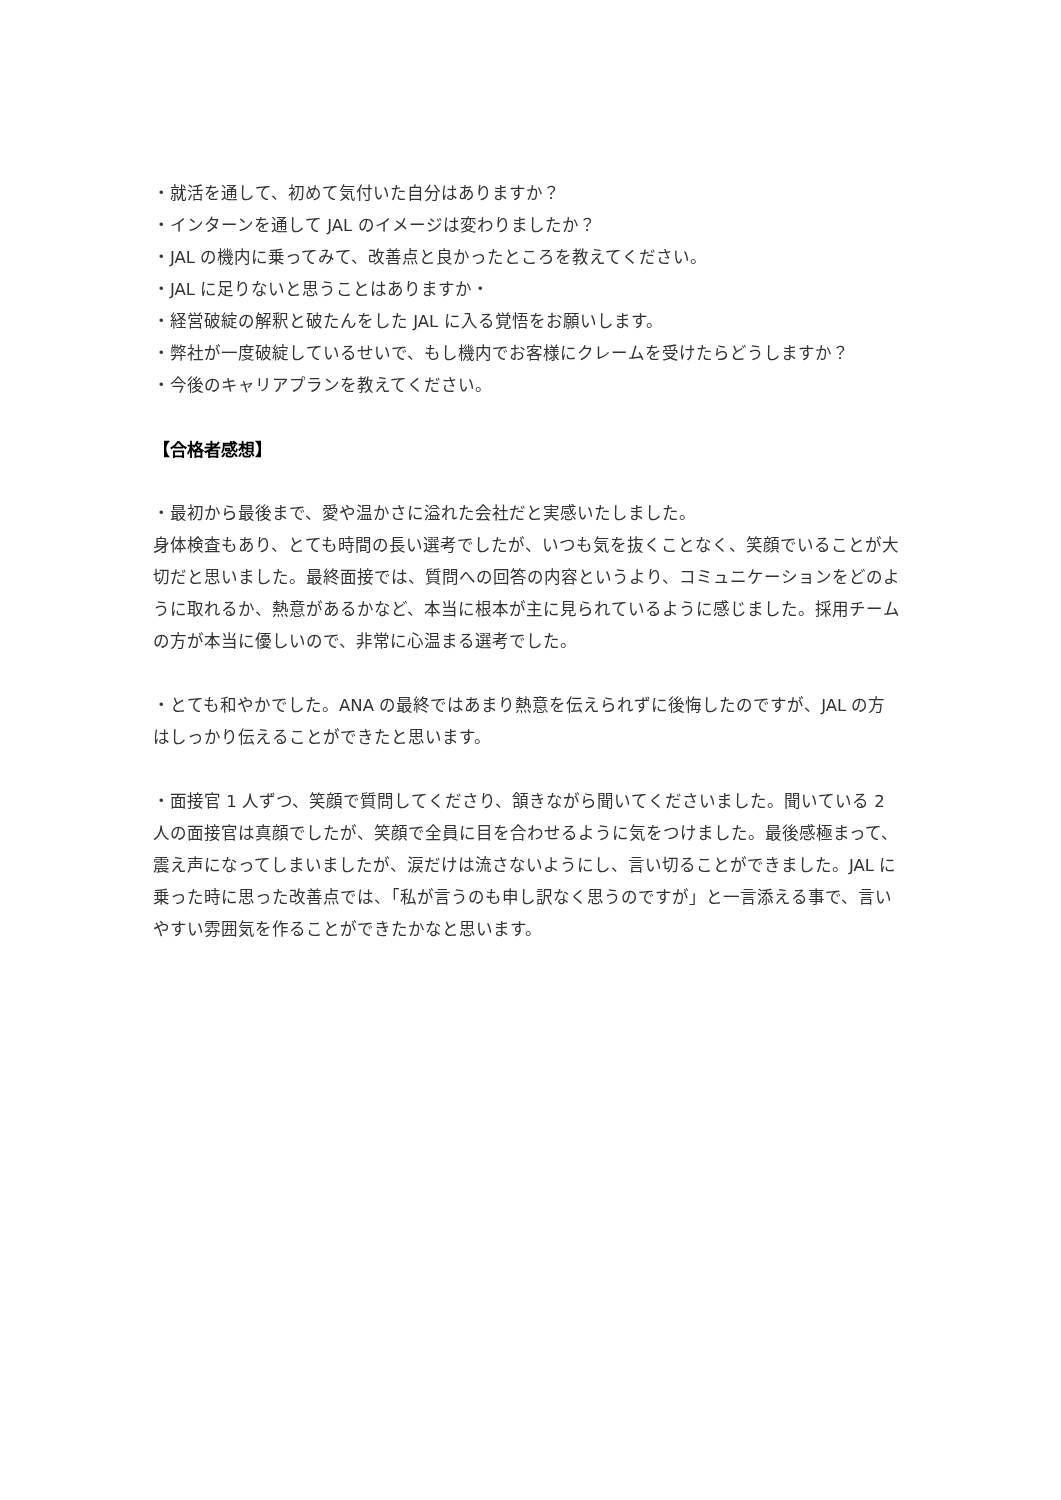・就活を通して、初めて気付いた自分はありますか？
・インターンを通して JAL のイメージは変わりましたか？
・JAL の機内に乗ってみて、改善点と良かったところを教えてください。
・JAL に足りないと思うことはありますか・
・経営破綻の解釈と破たんをした JAL に入る覚悟をお願いします。
・弊社が一度破綻しているせいで、もし機内でお客様にクレームを受けたらどうしますか？
・今後のキャリアプランを教えてください。
【合格者感想】
・最初から最後まで、愛や温かさに溢れた会社だと実感いたしました。
身体検査もあり、とても時間の長い選考でしたが、いつも気を抜くことなく、笑顔でいることが大切だと思いました。最終面接では、質問への回答の内容というより、コミュニケーションをどのように取れるか、熱意があるかなど、本当に根本が主に見られているように感じました。採用チームの方が本当に優しいので、非常に心温まる選考でした。
・とても和やかでした。ANA の最終ではあまり熱意を伝えられずに後悔したのですが、JAL の方はしっかり伝えることができたと思います。
・面接官 1 人ずつ、笑顔で質問してくださり、頷きながら聞いてくださいました。聞いている 2 人の面接官は真顔でしたが、笑顔で全員に目を合わせるように気をつけました。最後感極まって、震え声になってしまいましたが、涙だけは流さないようにし、言い切ることができました。JAL に乗った時に思った改善点では、「私が言うのも申し訳なく思うのですが」と一言添える事で、言いやすい雰囲気を作ることができたかなと思います。